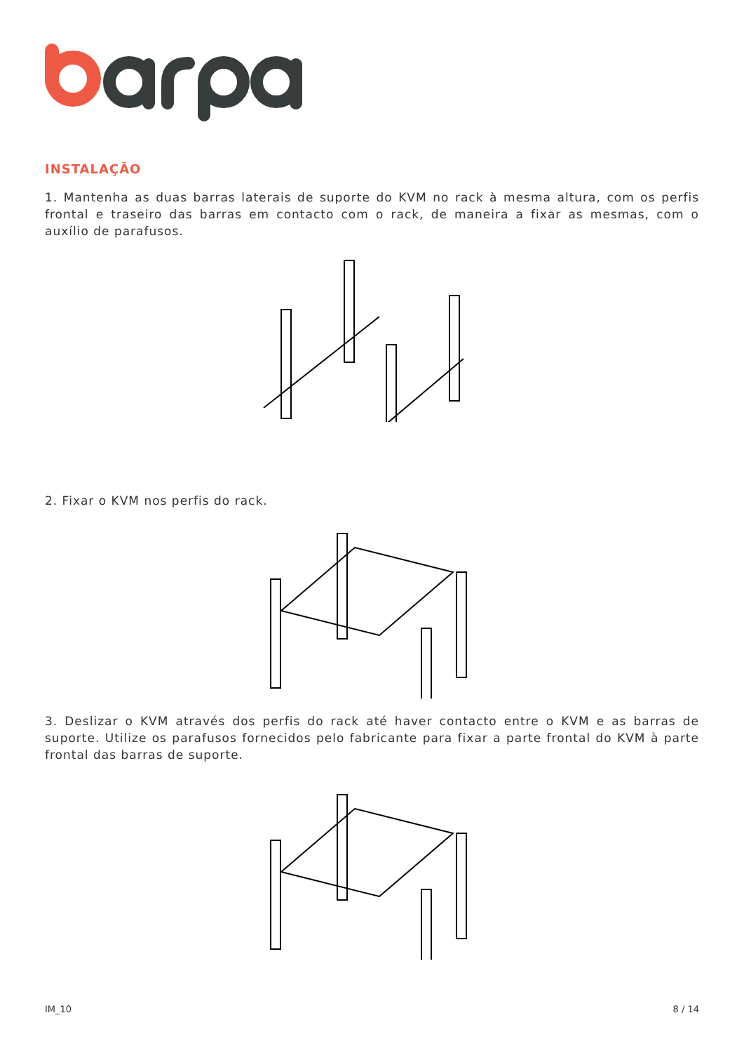INSTALAÇÃO
1. Mantenha as duas barras laterais de suporte do KVM no rack à mesma altura, com os perfis frontal e traseiro das barras em contacto com o rack, de maneira a fixar as mesmas, com o auxílio de parafusos.
2. Fixar o KVM nos perfis do rack.
3. Deslizar o KVM através dos perfis do rack até haver contacto entre o KVM e as barras de suporte. Utilize os parafusos fornecidos pelo fabricante para fixar a parte frontal do KVM à parte frontal das barras de suporte.
IM_10 8 / 14